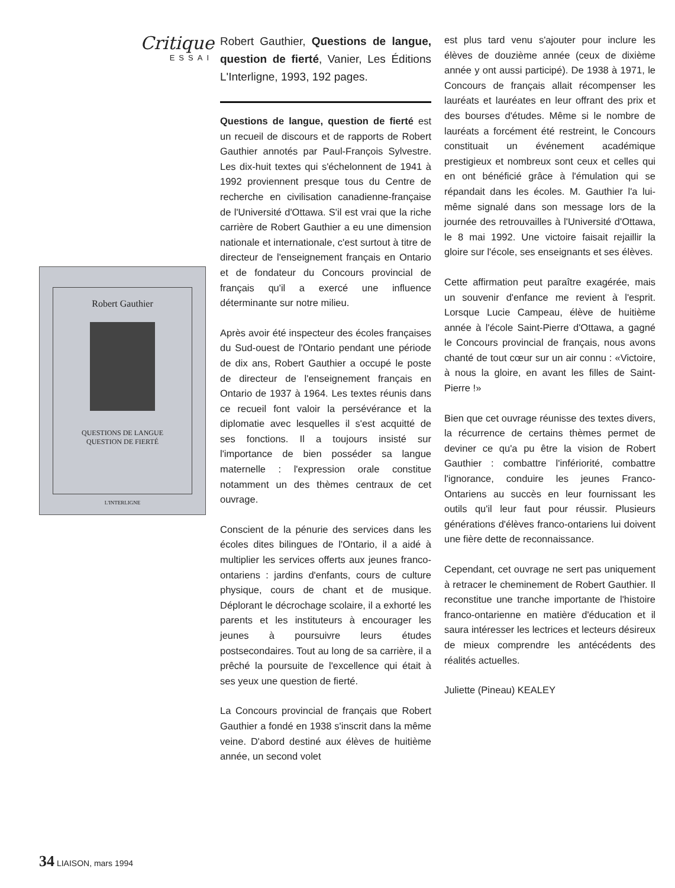Critique
ESSAI
Robert Gauthier
QUESTIONS DE LANGUE
QUESTION DE FIERTÉ
L'INTERLIGNE
Robert Gauthier, Questions de langue, question de fierté, Vanier, Les Éditions L'Interligne, 1993, 192 pages.
Questions de langue, question de fierté est un recueil de discours et de rapports de Robert Gauthier annotés par Paul-François Sylvestre. Les dix-huit textes qui s'échelonnent de 1941 à 1992 proviennent presque tous du Centre de recherche en civilisation canadienne-française de l'Université d'Ottawa. S'il est vrai que la riche carrière de Robert Gauthier a eu une dimension nationale et internationale, c'est surtout à titre de directeur de l'enseignement français en Ontario et de fondateur du Concours provincial de français qu'il a exercé une influence déterminante sur notre milieu.
Après avoir été inspecteur des écoles françaises du Sud-ouest de l'Ontario pendant une période de dix ans, Robert Gauthier a occupé le poste de directeur de l'enseignement français en Ontario de 1937 à 1964. Les textes réunis dans ce recueil font valoir la persévérance et la diplomatie avec lesquelles il s'est acquitté de ses fonctions. Il a toujours insisté sur l'importance de bien posséder sa langue maternelle : l'expression orale constitue notamment un des thèmes centraux de cet ouvrage.
Conscient de la pénurie des services dans les écoles dites bilingues de l'Ontario, il a aidé à multiplier les services offerts aux jeunes franco-ontariens : jardins d'enfants, cours de culture physique, cours de chant et de musique. Déplorant le décrochage scolaire, il a exhorté les parents et les instituteurs à encourager les jeunes à poursuivre leurs études postsecondaires. Tout au long de sa carrière, il a prêché la poursuite de l'excellence qui était à ses yeux une question de fierté.
La Concours provincial de français que Robert Gauthier a fondé en 1938 s'inscrit dans la même veine. D'abord destiné aux élèves de huitième année, un second volet
est plus tard venu s'ajouter pour inclure les élèves de douzième année (ceux de dixième année y ont aussi participé). De 1938 à 1971, le Concours de français allait récompenser les lauréats et lauréates en leur offrant des prix et des bourses d'études. Même si le nombre de lauréats a forcément été restreint, le Concours constituait un événement académique prestigieux et nombreux sont ceux et celles qui en ont bénéficié grâce à l'émulation qui se répandait dans les écoles. M. Gauthier l'a lui-même signalé dans son message lors de la journée des retrouvailles à l'Université d'Ottawa, le 8 mai 1992. Une victoire faisait rejaillir la gloire sur l'école, ses enseignants et ses élèves.
Cette affirmation peut paraître exagérée, mais un souvenir d'enfance me revient à l'esprit. Lorsque Lucie Campeau, élève de huitième année à l'école Saint-Pierre d'Ottawa, a gagné le Concours provincial de français, nous avons chanté de tout cœur sur un air connu : «Victoire, à nous la gloire, en avant les filles de Saint-Pierre !»
Bien que cet ouvrage réunisse des textes divers, la récurrence de certains thèmes permet de deviner ce qu'a pu être la vision de Robert Gauthier : combattre l'infériorité, combattre l'ignorance, conduire les jeunes Franco-Ontariens au succès en leur fournissant les outils qu'il leur faut pour réussir. Plusieurs générations d'élèves franco-ontariens lui doivent une fière dette de reconnaissance.
Cependant, cet ouvrage ne sert pas uniquement à retracer le cheminement de Robert Gauthier. Il reconstitue une tranche importante de l'histoire franco-ontarienne en matière d'éducation et il saura intéresser les lectrices et lecteurs désireux de mieux comprendre les antécédents des réalités actuelles.
Juliette (Pineau) KEALEY
34 LIAISON, mars 1994